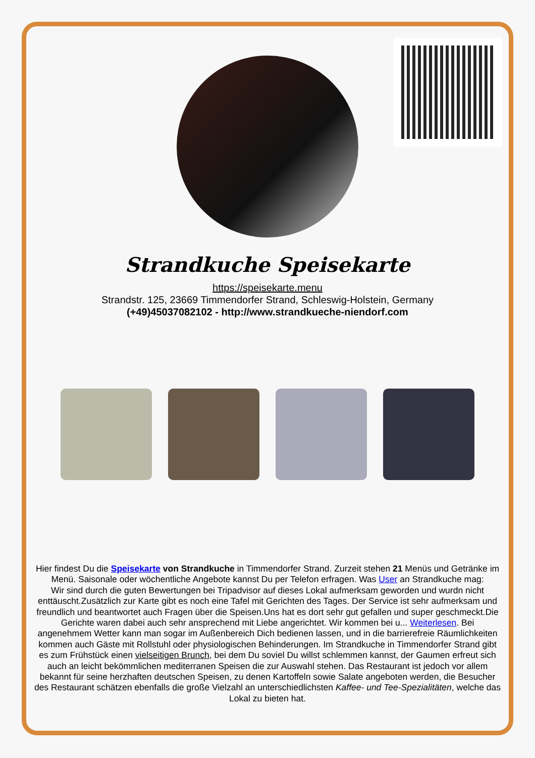Strandkuche Speisekarte
https://speisekarte.menu
Strandstr. 125, 23669 Timmendorfer Strand, Schleswig-Holstein, Germany
(+49)45037082102 - http://www.strandkueche-niendorf.com
Hier findest Du die Speisekarte von Strandkuche in Timmendorfer Strand. Zurzeit stehen 21 Menüs und Getränke im Menü. Saisonale oder wöchentliche Angebote kannst Du per Telefon erfragen. Was User an Strandkuche mag:
Wir sind durch die guten Bewertungen bei Tripadvisor auf dieses Lokal aufmerksam geworden und wurdn nicht enttäuscht.Zusätzlich zur Karte gibt es noch eine Tafel mit Gerichten des Tages. Der Service ist sehr aufmerksam und freundlich und beantwortet auch Fragen über die Speisen.Uns hat es dort sehr gut gefallen und super geschmeckt.Die Gerichte waren dabei auch sehr ansprechend mit Liebe angerichtet. Wir kommen bei u... Weiterlesen. Bei angenehmem Wetter kann man sogar im Außenbereich Dich bedienen lassen, und in die barrierefreie Räumlichkeiten kommen auch Gäste mit Rollstuhl oder physiologischen Behinderungen. Im Strandkuche in Timmendorfer Strand gibt es zum Frühstück einen vielseitigen Brunch, bei dem Du soviel Du willst schlemmen kannst, der Gaumen erfreut sich auch an leicht bekömmlichen mediterranen Speisen die zur Auswahl stehen. Das Restaurant ist jedoch vor allem bekannt für seine herzhaften deutschen Speisen, zu denen Kartoffeln sowie Salate angeboten werden, die Besucher des Restaurant schätzen ebenfalls die große Vielzahl an unterschiedlichsten Kaffee- und Tee-Spezialitäten, welche das Lokal zu bieten hat.